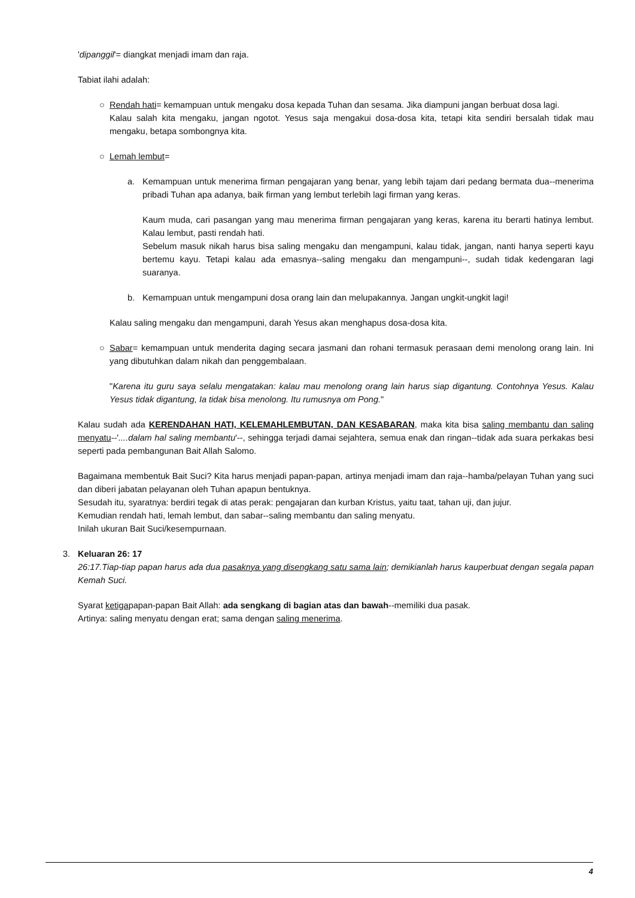'dipanggil'= diangkat menjadi imam dan raja.
Tabiat ilahi adalah:
○ Rendah hati= kemampuan untuk mengaku dosa kepada Tuhan dan sesama. Jika diampuni jangan berbuat dosa lagi.
Kalau salah kita mengaku, jangan ngotot. Yesus saja mengakui dosa-dosa kita, tetapi kita sendiri bersalah tidak mau mengaku, betapa sombongnya kita.
○ Lemah lembut=
a. Kemampuan untuk menerima firman pengajaran yang benar, yang lebih tajam dari pedang bermata dua--menerima pribadi Tuhan apa adanya, baik firman yang lembut terlebih lagi firman yang keras.
Kaum muda, cari pasangan yang mau menerima firman pengajaran yang keras, karena itu berarti hatinya lembut. Kalau lembut, pasti rendah hati.
Sebelum masuk nikah harus bisa saling mengaku dan mengampuni, kalau tidak, jangan, nanti hanya seperti kayu bertemu kayu. Tetapi kalau ada emasnya--saling mengaku dan mengampuni--, sudah tidak kedengaran lagi suaranya.
b. Kemampuan untuk mengampuni dosa orang lain dan melupakannya. Jangan ungkit-ungkit lagi!
Kalau saling mengaku dan mengampuni, darah Yesus akan menghapus dosa-dosa kita.
○ Sabar= kemampuan untuk menderita daging secara jasmani dan rohani termasuk perasaan demi menolong orang lain. Ini yang dibutuhkan dalam nikah dan penggembalaan.
"Karena itu guru saya selalu mengatakan: kalau mau menolong orang lain harus siap digantung. Contohnya Yesus. Kalau Yesus tidak digantung, Ia tidak bisa menolong. Itu rumusnya om Pong."
Kalau sudah ada KERENDAHAN HATI, KELEMAHLEMBUTAN, DAN KESABARAN, maka kita bisa saling membantu dan saling menyatu--'....dalam hal saling membantu'--, sehingga terjadi damai sejahtera, semua enak dan ringan--tidak ada suara perkakas besi seperti pada pembangunan Bait Allah Salomo.
Bagaimana membentuk Bait Suci? Kita harus menjadi papan-papan, artinya menjadi imam dan raja--hamba/pelayan Tuhan yang suci dan diberi jabatan pelayanan oleh Tuhan apapun bentuknya.
Sesudah itu, syaratnya: berdiri tegak di atas perak: pengajaran dan kurban Kristus, yaitu taat, tahan uji, dan jujur.
Kemudian rendah hati, lemah lembut, dan sabar--saling membantu dan saling menyatu.
Inilah ukuran Bait Suci/kesempurnaan.
3. Keluaran 26: 17
26:17.Tiap-tiap papan harus ada dua pasaknya yang disengkang satu sama lain; demikianlah harus kauperbuat dengan segala papan Kemah Suci.
Syarat ketigapapan-papan Bait Allah: ada sengkang di bagian atas dan bawah--memiliki dua pasak.
Artinya: saling menyatu dengan erat; sama dengan saling menerima.
4